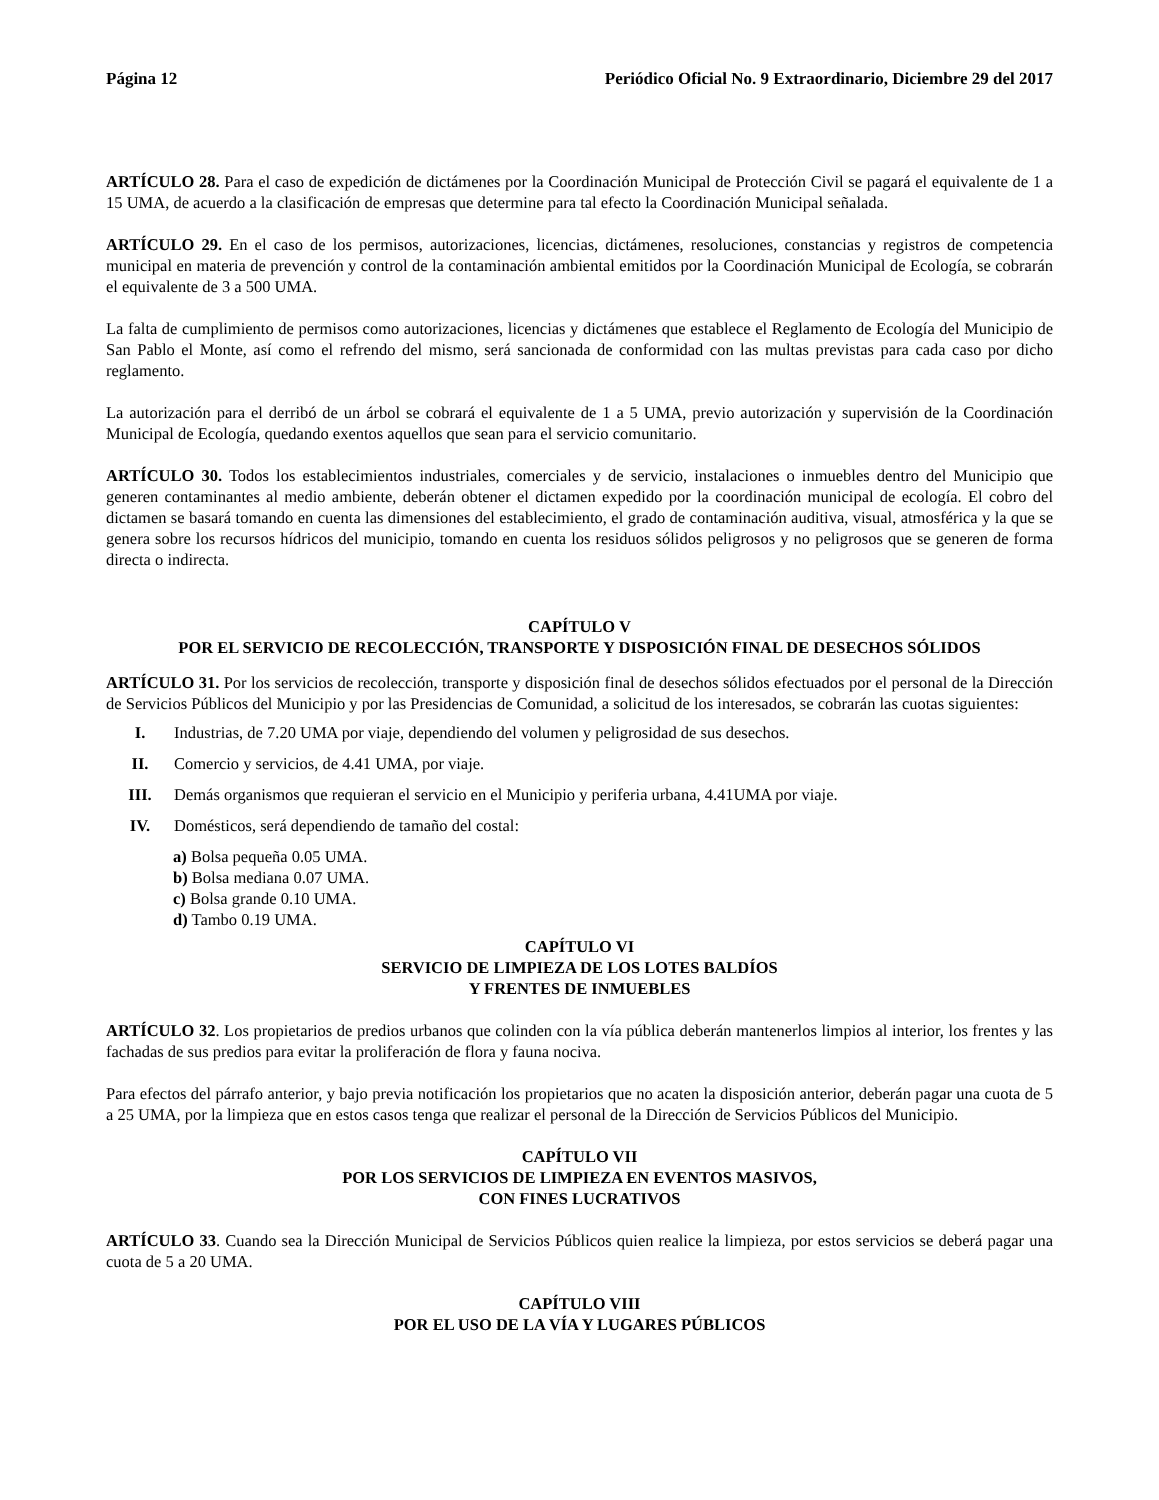Página 12 Periódico Oficial No. 9 Extraordinario, Diciembre 29 del 2017
ARTÍCULO 28. Para el caso de expedición de dictámenes por la Coordinación Municipal de Protección Civil se pagará el equivalente de 1 a 15 UMA, de acuerdo a la clasificación de empresas que determine para tal efecto la Coordinación Municipal señalada.
ARTÍCULO 29. En el caso de los permisos, autorizaciones, licencias, dictámenes, resoluciones, constancias y registros de competencia municipal en materia de prevención y control de la contaminación ambiental emitidos por la Coordinación Municipal de Ecología, se cobrarán el equivalente de 3 a 500 UMA.
La falta de cumplimiento de permisos como autorizaciones, licencias y dictámenes que establece el Reglamento de Ecología del Municipio de San Pablo el Monte, así como el refrendo del mismo, será sancionada de conformidad con las multas previstas para cada caso por dicho reglamento.
La autorización para el derribó de un árbol se cobrará el equivalente de 1 a 5 UMA, previo autorización y supervisión de la Coordinación Municipal de Ecología, quedando exentos aquellos que sean para el servicio comunitario.
ARTÍCULO 30. Todos los establecimientos industriales, comerciales y de servicio, instalaciones o inmuebles dentro del Municipio que generen contaminantes al medio ambiente, deberán obtener el dictamen expedido por la coordinación municipal de ecología. El cobro del dictamen se basará tomando en cuenta las dimensiones del establecimiento, el grado de contaminación auditiva, visual, atmosférica y la que se genera sobre los recursos hídricos del municipio, tomando en cuenta los residuos sólidos peligrosos y no peligrosos que se generen de forma directa o indirecta.
CAPÍTULO V
POR EL SERVICIO DE RECOLECCIÓN, TRANSPORTE Y DISPOSICIÓN FINAL DE DESECHOS SÓLIDOS
ARTÍCULO 31. Por los servicios de recolección, transporte y disposición final de desechos sólidos efectuados por el personal de la Dirección de Servicios Públicos del Municipio y por las Presidencias de Comunidad, a solicitud de los interesados, se cobrarán las cuotas siguientes:
I. Industrias, de 7.20 UMA por viaje, dependiendo del volumen y peligrosidad de sus desechos.
II. Comercio y servicios, de 4.41 UMA, por viaje.
III. Demás organismos que requieran el servicio en el Municipio y periferia urbana, 4.41UMA por viaje.
IV. Domésticos, será dependiendo de tamaño del costal:
a) Bolsa pequeña 0.05 UMA.
b) Bolsa mediana 0.07 UMA.
c) Bolsa grande 0.10 UMA.
d) Tambo 0.19 UMA.
CAPÍTULO VI
SERVICIO DE LIMPIEZA DE LOS LOTES BALDÍOS
Y FRENTES DE INMUEBLES
ARTÍCULO 32. Los propietarios de predios urbanos que colinden con la vía pública deberán mantenerlos limpios al interior, los frentes y las fachadas de sus predios para evitar la proliferación de flora y fauna nociva.
Para efectos del párrafo anterior, y bajo previa notificación los propietarios que no acaten la disposición anterior, deberán pagar una cuota de 5 a 25 UMA, por la limpieza que en estos casos tenga que realizar el personal de la Dirección de Servicios Públicos del Municipio.
CAPÍTULO VII
POR LOS SERVICIOS DE LIMPIEZA EN EVENTOS MASIVOS,
CON FINES LUCRATIVOS
ARTÍCULO 33. Cuando sea la Dirección Municipal de Servicios Públicos quien realice la limpieza, por estos servicios se deberá pagar una cuota de 5 a 20 UMA.
CAPÍTULO VIII
POR EL USO DE LA VÍA Y LUGARES PÚBLICOS